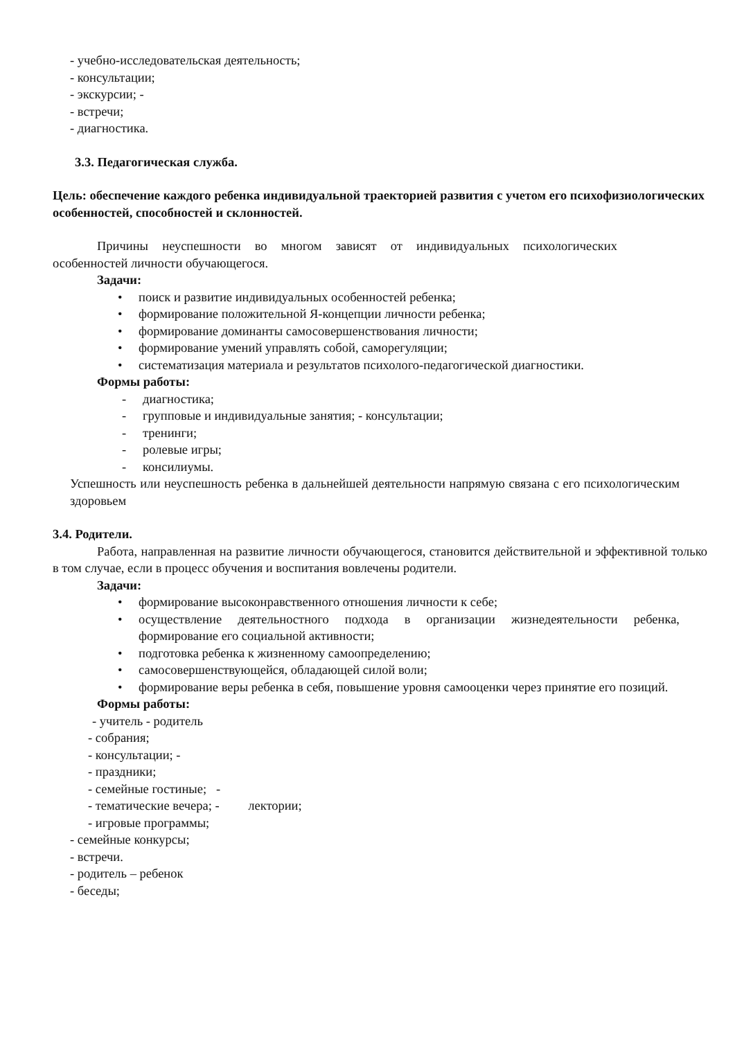- учебно-исследовательская деятельность;
- консультации;
- экскурсии; -
- встречи;
- диагностика.
3.3. Педагогическая служба.
Цель: обеспечение каждого ребенка индивидуальной траекторией развития с учетом его психофизиологических особенностей, способностей и склонностей.
Причины неуспешности во многом зависят от индивидуальных психологических особенностей личности обучающегося.
Задачи:
• поиск и развитие индивидуальных особенностей ребенка;
• формирование положительной Я-концепции личности ребенка;
• формирование доминанты самосовершенствования личности;
• формирование умений управлять собой, саморегуляции;
• систематизация материала и результатов психолого-педагогической диагностики.
Формы работы:
- диагностика;
- групповые и индивидуальные занятия; - консультации;
- тренинги;
- ролевые игры;
- консилиумы.
Успешность или неуспешность ребенка в дальнейшей деятельности напрямую связана с его психологическим здоровьем
3.4. Родители.
Работа, направленная на развитие личности обучающегося, становится действительной и эффективной только в том случае, если в процесс обучения и воспитания вовлечены родители.
Задачи:
• формирование высоконравственного отношения личности к себе;
• осуществление деятельностного подхода в организации жизнедеятельности ребенка, формирование его социальной активности;
• подготовка ребенка к жизненному самоопределению;
• самосовершенствующейся, обладающей силой воли;
• формирование веры ребенка в себя, повышение уровня самооценки через принятие его позиций.
Формы работы:
- учитель - родитель
- собрания;
- консультации; -
- праздники;
- семейные гостиные; -
- тематические вечера; - лектории;
- игровые программы;
- семейные конкурсы;
- встречи.
- родитель – ребенок
- беседы;